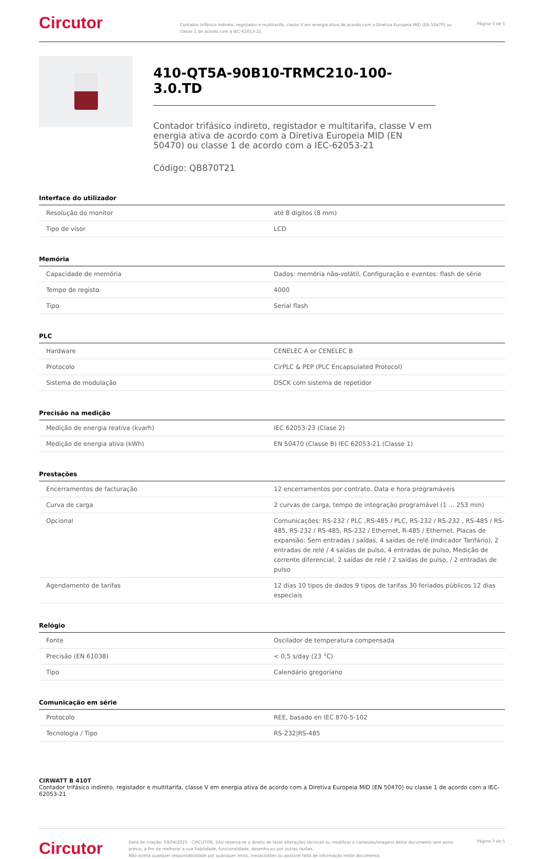Circutor
Contador trifásico indireto, registador e multitarifa, classe V em energia ativa de acordo com a Diretiva Europeia MID (EN 50470) ou classe 1 de acordo com a IEC-62053-21
Página 3 de 5
410-QT5A-90B10-TRMC210-100-3.0.TD
Contador trifásico indireto, registador e multitarifa, classe V em energia ativa de acordo com a Diretiva Europeia MID (EN 50470) ou classe 1 de acordo com a IEC-62053-21
Código: QB870T21
Interface do utilizador
| Resolução do monitor | até 8 dígitos (8 mm) |
| Tipo de visor | LCD |
Memória
| Capacidade de memória | Dados: memória não-volátil, Configuração e eventos: flash de série |
| Tempo de registo | 4000 |
| Tipo | Serial flash |
PLC
| Hardware | CENELEC A or CENELEC B |
| Protocolo | CirPLC & PEP (PLC Encapsulated Protocol) |
| Sistema de modulação | DSCK com sistema de repetidor |
Precisão na medição
| Medição de energia reativa (kvarh) | IEC 62053-23 (Clase 2) |
| Medição de energia ativa (kWh) | EN 50470 (Classe B) IEC 62053-21 (Classe 1) |
Prestações
| Encerramentos de facturação | 12 encerramentos por contrato. Data e hora programáveis |
| Curva de carga | 2 curvas de carga, tempo de integração programável (1 ... 253 min) |
| Opcional | Comunicações: RS-232 / PLC ,RS-485 / PLC, RS-232 / RS-232 , RS-485 / RS-485, RS-232 / RS-485, RS-232 / Ethernet, R-485 / Ethernet. Placas de expansão: Sem entradas / saídas, 4 saídas de relé (Indicador Tarifário), 2 entradas de relé / 4 saídas de pulso, 4 entradas de pulso, Medição de corrente diferencial, 2 saídas de relé / 2 saídas de pulso, / 2 entradas de pulso |
| Agendamento de tarifas | 12 dias 10 tipos de dados 9 tipos de tarifas 30 feriados públicos 12 dias especiais |
Relógio
| Fonte | Oscilador de temperatura compensada |
| Precisão (EN 61038) | < 0,5 s/day (23 °C) |
| Tipo | Calendário gregoriano |
Comunicação em série
| Protocolo | REE, basado en IEC 870-5-102 |
| Tecnologia / Tipo | RS-232/RS-485 |
CIRWATT B 410T
Contador trifásico indireto, registador e multitarifa, classe V em energia ativa de acordo com a Diretiva Europeia MID (EN 50470) ou classe 1 de acordo com a IEC-62053-21
Circutor
Data de criação: 03/04/2025 - CIRCUTOR, SAU reserva-se o direito de fazer alterações técnicas ou modificar o conteúdo/imagens deste documento sem aviso prévio, a fim de melhorar a sua fiabilidade, funcionalidade, desenho ou por outras razões.
Não aceita qualquer responsabilidade por quaisquer erros, inexactidões ou possível falta de informação neste documento.
Página 3 de 5